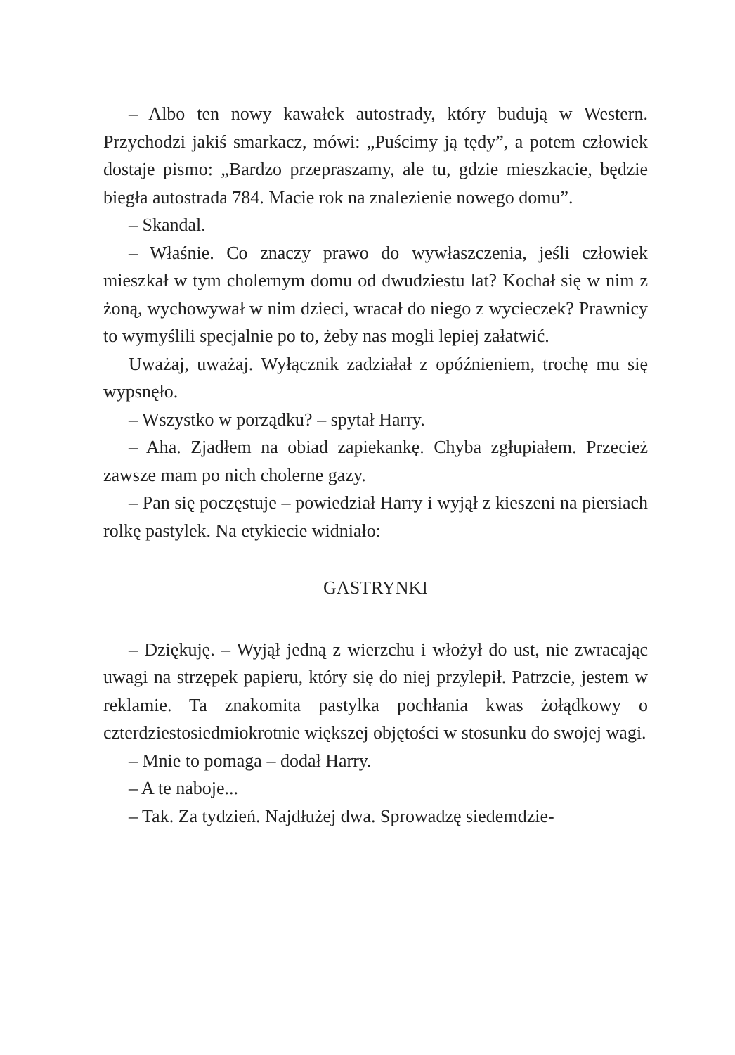– Albo ten nowy kawałek autostrady, który budują w Western. Przychodzi jakiś smarkacz, mówi: „Puścimy ją tędy”, a potem człowiek dostaje pismo: „Bardzo przepraszamy, ale tu, gdzie mieszkacie, będzie biegła autostrada 784. Macie rok na znalezienie nowego domu”.
– Skandal.
– Właśnie. Co znaczy prawo do wywłaszczenia, jeśli człowiek mieszkał w tym cholernym domu od dwudziestu lat? Kochał się w nim z żoną, wychowywał w nim dzieci, wracał do niego z wycieczek? Prawnicy to wymyślili specjalnie po to, żeby nas mogli lepiej załatwić.
Uważaj, uważaj. Wyłącznik zadziałał z opóźnieniem, trochę mu się wypsnęło.
– Wszystko w porządku? – spytał Harry.
– Aha. Zjadłem na obiad zapiekankę. Chyba zgłupiałem. Przecież zawsze mam po nich cholerne gazy.
– Pan się poczęstuje – powiedział Harry i wyjął z kieszeni na piersiach rolkę pastylek. Na etykiecie widniało:
GASTRYNKI
– Dziękuję. – Wyjął jedną z wierzchu i włożył do ust, nie zwracając uwagi na strzępek papieru, który się do niej przylepił. Patrzcie, jestem w reklamie. Ta znakomita pastylka pochłania kwas żołądkowy o czterdziestosiedmiokrotnie większej objętości w stosunku do swojej wagi.
– Mnie to pomaga – dodał Harry.
– A te naboje...
– Tak. Za tydzień. Najdłużej dwa. Sprowadzę siedemdzie-